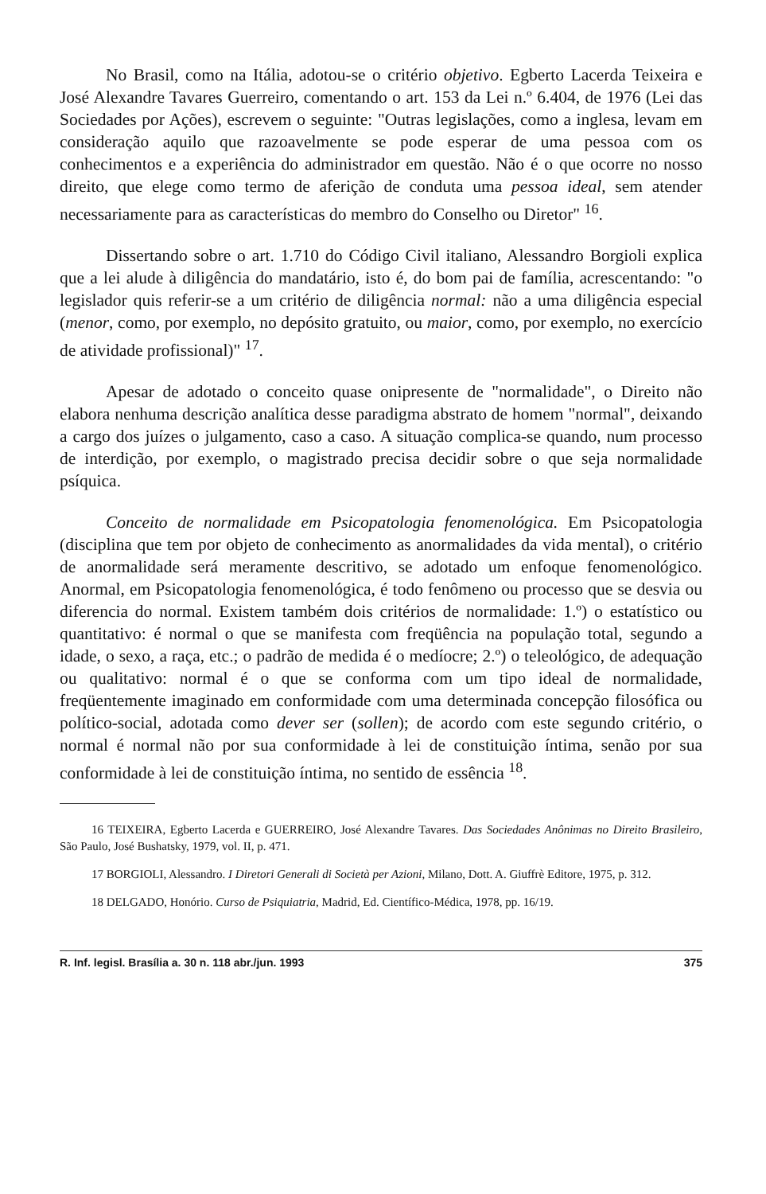No Brasil, como na Itália, adotou-se o critério objetivo. Egberto Lacerda Teixeira e José Alexandre Tavares Guerreiro, comentando o art. 153 da Lei n.º 6.404, de 1976 (Lei das Sociedades por Ações), escrevem o seguinte: "Outras legislações, como a inglesa, levam em consideração aquilo que razoavelmente se pode esperar de uma pessoa com os conhecimentos e a experiência do administrador em questão. Não é o que ocorre no nosso direito, que elege como termo de aferição de conduta uma pessoa ideal, sem atender necessariamente para as características do membro do Conselho ou Diretor" <sup>16</sup>.
Dissertando sobre o art. 1.710 do Código Civil italiano, Alessandro Borgioli explica que a lei alude à diligência do mandatário, isto é, do bom pai de família, acrescentando: "o legislador quis referir-se a um critério de diligência normal: não a uma diligência especial (menor, como, por exemplo, no depósito gratuito, ou maior, como, por exemplo, no exercício de atividade profissional)" <sup>17</sup>.
Apesar de adotado o conceito quase onipresente de "normalidade", o Direito não elabora nenhuma descrição analítica desse paradigma abstrato de homem "normal", deixando a cargo dos juízes o julgamento, caso a caso. A situação complica-se quando, num processo de interdição, por exemplo, o magistrado precisa decidir sobre o que seja normalidade psíquica.
Conceito de normalidade em Psicopatologia fenomenológica. Em Psicopatologia (disciplina que tem por objeto de conhecimento as anormalidades da vida mental), o critério de anormalidade será meramente descritivo, se adotado um enfoque fenomenológico. Anormal, em Psicopatologia fenomenológica, é todo fenômeno ou processo que se desvia ou diferencia do normal. Existem também dois critérios de normalidade: 1.º) o estatístico ou quantitativo: é normal o que se manifesta com freqüência na população total, segundo a idade, o sexo, a raça, etc.; o padrão de medida é o medíocre; 2.º) o teleológico, de adequação ou qualitativo: normal é o que se conforma com um tipo ideal de normalidade, freqüentemente imaginado em conformidade com uma determinada concepção filosófica ou político-social, adotada como dever ser (sollen); de acordo com este segundo critério, o normal é normal não por sua conformidade à lei de constituição íntima, senão por sua conformidade à lei de constituição íntima, no sentido de essência <sup>18</sup>.
16 TEIXEIRA, Egberto Lacerda e GUERREIRO, José Alexandre Tavares. Das Sociedades Anônimas no Direito Brasileiro, São Paulo, José Bushatsky, 1979, vol. II, p. 471.
17 BORGIOLI, Alessandro. I Diretori Generali di Società per Azioni, Milano, Dott. A. Giuffrè Editore, 1975, p. 312.
18 DELGADO, Honório. Curso de Psiquiatria, Madrid, Ed. Científico-Médica, 1978, pp. 16/19.
R. Inf. legisl. Brasília a. 30 n. 118 abr./jun. 1993 375